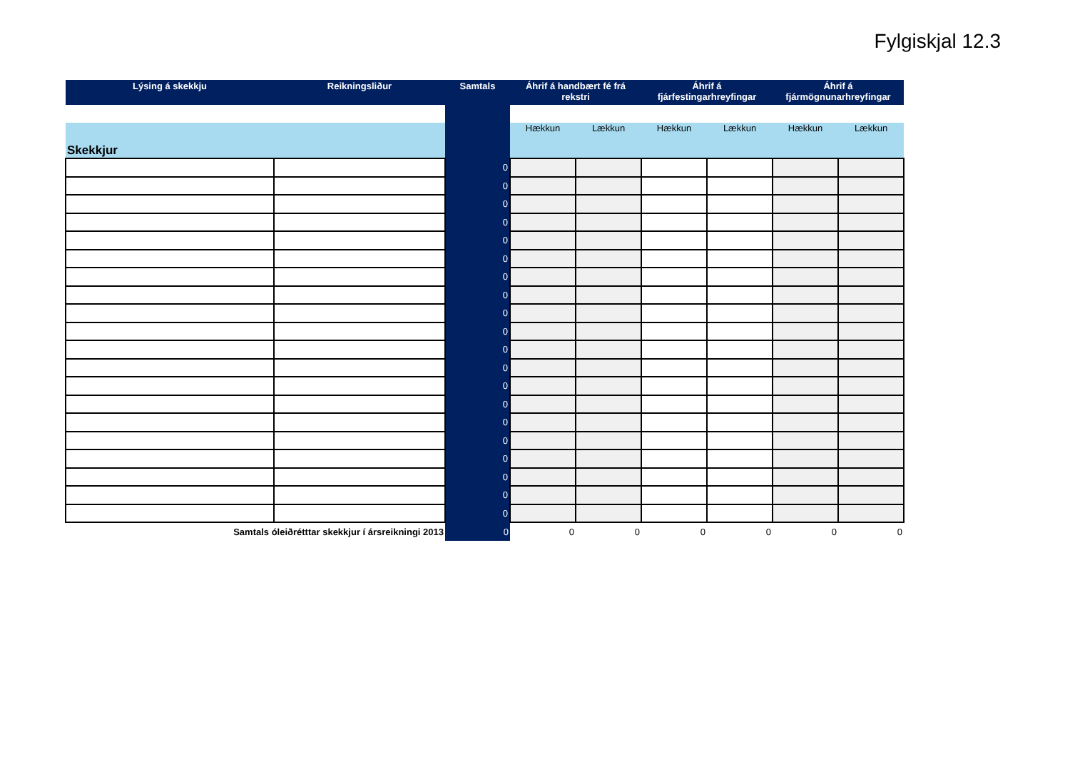Fylgiskjal 12.3
| Lýsing á skekkju | Reikningsliður | Samtals | Áhrif á handbært fé frá rekstri | | Áhrif á fjárfestingarhreyfingar | | Áhrif á fjármögnunarhreyfingar | |
| --- | --- | --- | --- | --- | --- | --- | --- | --- |
| Skekkjur | | | Hækkun | Lækkun | Hækkun | Lækkun | Hækkun | Lækkun |
| | | 0 | | | | | | |
| | | 0 | | | | | | |
| | | 0 | | | | | | |
| | | 0 | | | | | | |
| | | 0 | | | | | | |
| | | 0 | | | | | | |
| | | 0 | | | | | | |
| | | 0 | | | | | | |
| | | 0 | | | | | | |
| | | 0 | | | | | | |
| | | 0 | | | | | | |
| | | 0 | | | | | | |
| | | 0 | | | | | | |
| | | 0 | | | | | | |
| | | 0 | | | | | | |
| | | 0 | | | | | | |
| | | 0 | | | | | | |
| | | 0 | | | | | | |
| | | 0 | | | | | | |
| | | 0 | | | | | | |
| Samtals óleiðrétttar skekkjur í ársreikningi 2013 | | 0 | 0 | 0 | 0 | 0 | 0 | 0 |